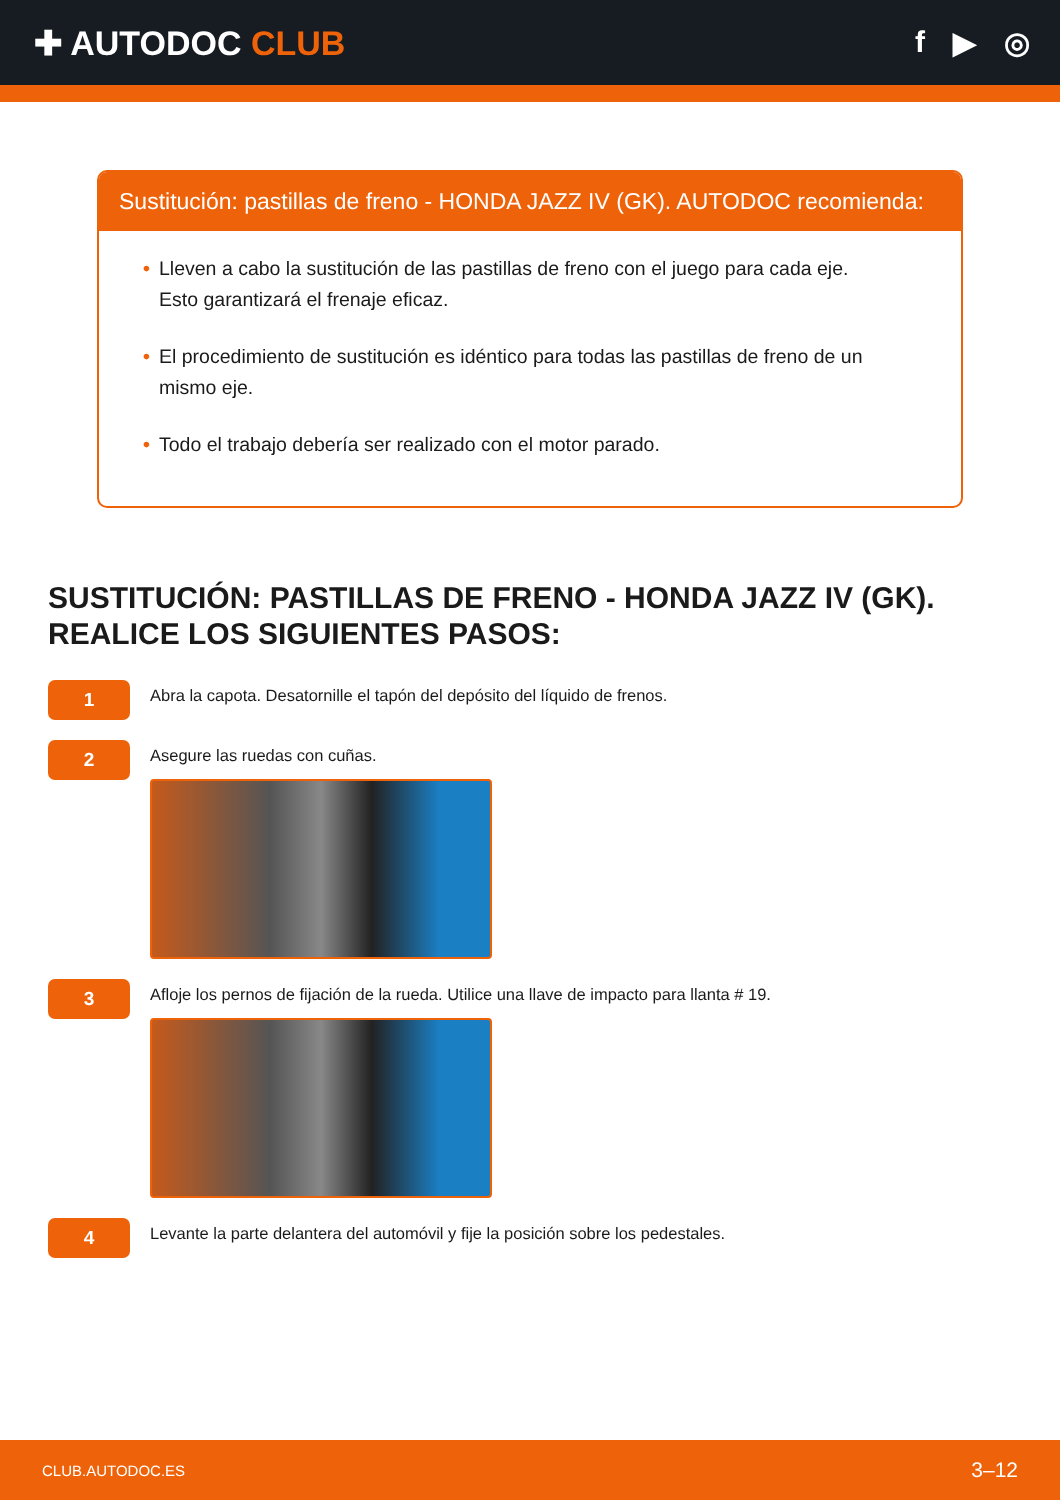✚ AUTODOC CLUB f ▶ ◎
Sustitución: pastillas de freno - HONDA JAZZ IV (GK). AUTODOC recomienda:
• Lleven a cabo la sustitución de las pastillas de freno con el juego para cada eje. Esto garantizará el frenaje eficaz.
• El procedimiento de sustitución es idéntico para todas las pastillas de freno de un mismo eje.
• Todo el trabajo debería ser realizado con el motor parado.
SUSTITUCIÓN: PASTILLAS DE FRENO - HONDA JAZZ IV (GK).
REALICE LOS SIGUIENTES PASOS:
1
Abra la capota. Desatornille el tapón del depósito del líquido de frenos.
2
Asegure las ruedas con cuñas.
3
Afloje los pernos de fijación de la rueda. Utilice una llave de impacto para llanta # 19.
4
Levante la parte delantera del automóvil y fije la posición sobre los pedestales.
CLUB.AUTODOC.ES 3–12